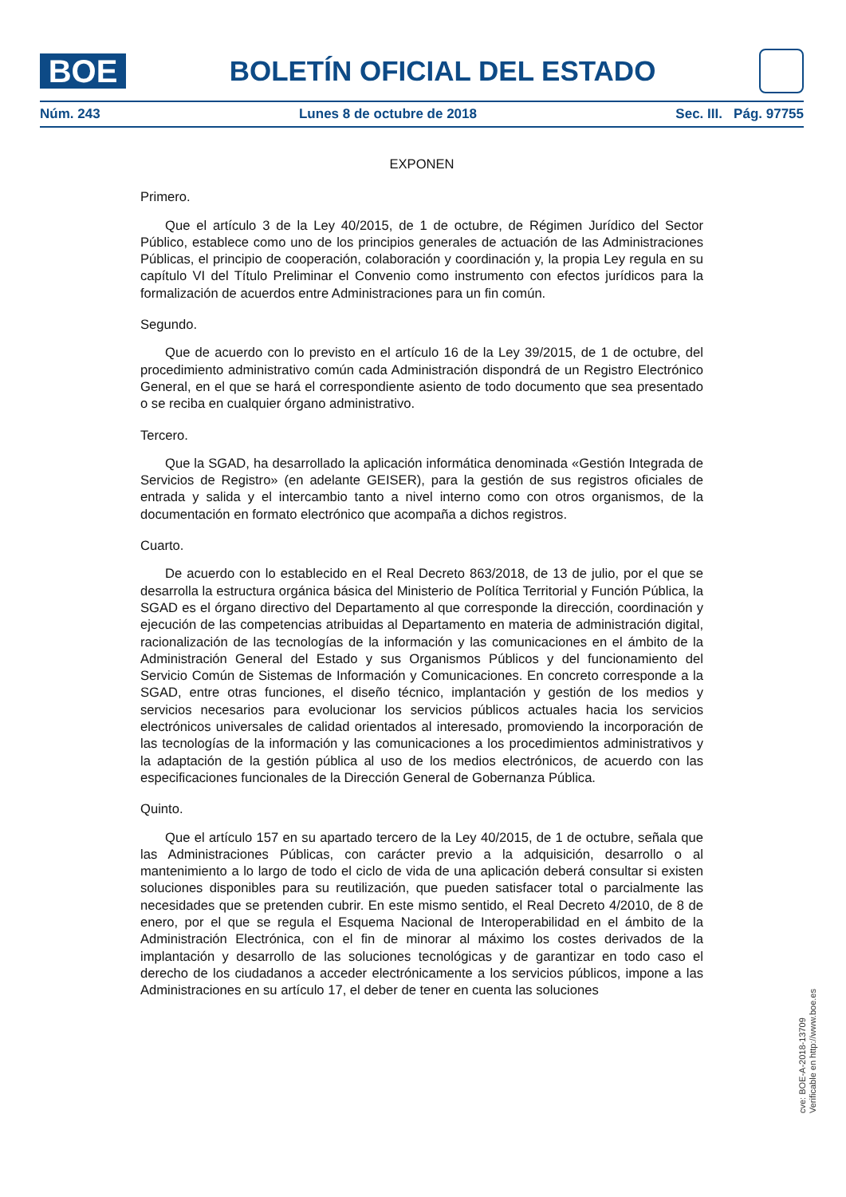BOE
BOLETÍN OFICIAL DEL ESTADO
Núm. 243 Lunes 8 de octubre de 2018 Sec. III. Pág. 97755
EXPONEN
Primero.
Que el artículo 3 de la Ley 40/2015, de 1 de octubre, de Régimen Jurídico del Sector Público, establece como uno de los principios generales de actuación de las Administraciones Públicas, el principio de cooperación, colaboración y coordinación y, la propia Ley regula en su capítulo VI del Título Preliminar el Convenio como instrumento con efectos jurídicos para la formalización de acuerdos entre Administraciones para un fin común.
Segundo.
Que de acuerdo con lo previsto en el artículo 16 de la Ley 39/2015, de 1 de octubre, del procedimiento administrativo común cada Administración dispondrá de un Registro Electrónico General, en el que se hará el correspondiente asiento de todo documento que sea presentado o se reciba en cualquier órgano administrativo.
Tercero.
Que la SGAD, ha desarrollado la aplicación informática denominada «Gestión Integrada de Servicios de Registro» (en adelante GEISER), para la gestión de sus registros oficiales de entrada y salida y el intercambio tanto a nivel interno como con otros organismos, de la documentación en formato electrónico que acompaña a dichos registros.
Cuarto.
De acuerdo con lo establecido en el Real Decreto 863/2018, de 13 de julio, por el que se desarrolla la estructura orgánica básica del Ministerio de Política Territorial y Función Pública, la SGAD es el órgano directivo del Departamento al que corresponde la dirección, coordinación y ejecución de las competencias atribuidas al Departamento en materia de administración digital, racionalización de las tecnologías de la información y las comunicaciones en el ámbito de la Administración General del Estado y sus Organismos Públicos y del funcionamiento del Servicio Común de Sistemas de Información y Comunicaciones. En concreto corresponde a la SGAD, entre otras funciones, el diseño técnico, implantación y gestión de los medios y servicios necesarios para evolucionar los servicios públicos actuales hacia los servicios electrónicos universales de calidad orientados al interesado, promoviendo la incorporación de las tecnologías de la información y las comunicaciones a los procedimientos administrativos y la adaptación de la gestión pública al uso de los medios electrónicos, de acuerdo con las especificaciones funcionales de la Dirección General de Gobernanza Pública.
Quinto.
Que el artículo 157 en su apartado tercero de la Ley 40/2015, de 1 de octubre, señala que las Administraciones Públicas, con carácter previo a la adquisición, desarrollo o al mantenimiento a lo largo de todo el ciclo de vida de una aplicación deberá consultar si existen soluciones disponibles para su reutilización, que pueden satisfacer total o parcialmente las necesidades que se pretenden cubrir. En este mismo sentido, el Real Decreto 4/2010, de 8 de enero, por el que se regula el Esquema Nacional de Interoperabilidad en el ámbito de la Administración Electrónica, con el fin de minorar al máximo los costes derivados de la implantación y desarrollo de las soluciones tecnológicas y de garantizar en todo caso el derecho de los ciudadanos a acceder electrónicamente a los servicios públicos, impone a las Administraciones en su artículo 17, el deber de tener en cuenta las soluciones
cve: BOE-A-2018-13709
Verificable en http://www.boe.es